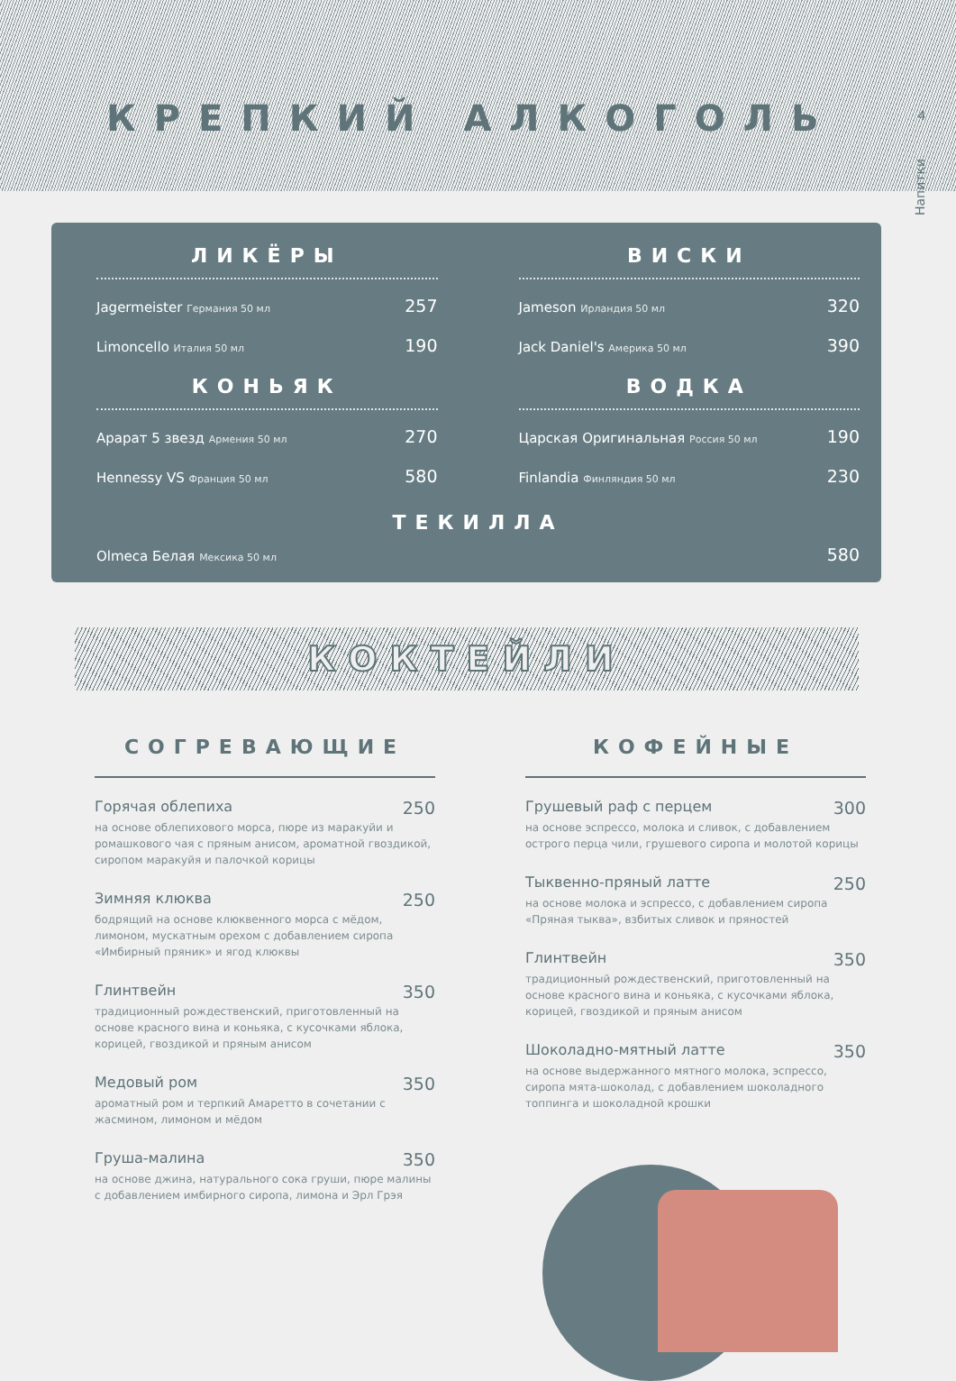КРЕПКИЙ АЛКОГОЛЬ
4
Напитки
ЛИКЁРЫ
Jagermeister Германия 50 мл 257
Limoncello Италия 50 мл 190
КОНЬЯК
Арарат 5 звезд Армения 50 мл 270
Hennessy VS Франция 50 мл 580
ВИСКИ
Jameson Ирландия 50 мл 320
Jack Daniel's Америка 50 мл 390
ВОДКА
Царская Оригинальная Россия 50 мл 190
Finlandia Финляндия 50 мл 230
ТЕКИЛЛА
Olmeca Белая Мексика 50 мл 580
КОКТЕЙЛИ
СОГРЕВАЮЩИЕ
Горячая облепиха 250
на основе облепихового морса, пюре из маракуйи и ромашкового чая с пряным анисом, ароматной гвоздикой, сиропом маракуйя и палочкой корицы
Зимняя клюква 250
бодрящий на основе клюквенного морса с мёдом, лимоном, мускатным орехом с добавлением сиропа «Имбирный пряник» и ягод клюквы
Глинтвейн 350
традиционный рождественский, приготовленный на основе красного вина и коньяка, с кусочками яблока, корицей, гвоздикой и пряным анисом
Медовый ром 350
ароматный ром и терпкий Амаретто в сочетании с жасмином, лимоном и мёдом
Груша-малина 350
на основе джина, натурального сока груши, пюре малины с добавлением имбирного сиропа, лимона и Эрл Грэя
КОФЕЙНЫЕ
Грушевый раф с перцем 300
на основе эспрессо, молока и сливок, с добавлением острого перца чили, грушевого сиропа и молотой корицы
Тыквенно-пряный латте 250
на основе молока и эспрессо, с добавлением сиропа «Пряная тыква», взбитых сливок и пряностей
Глинтвейн 350
традиционный рождественский, приготовленный на основе красного вина и коньяка, с кусочками яблока, корицей, гвоздикой и пряным анисом
Шоколадно-мятный латте 350
на основе выдержанного мятного молока, эспрессо, сиропа мята-шоколад, с добавлением шоколадного топпинга и шоколадной крошки